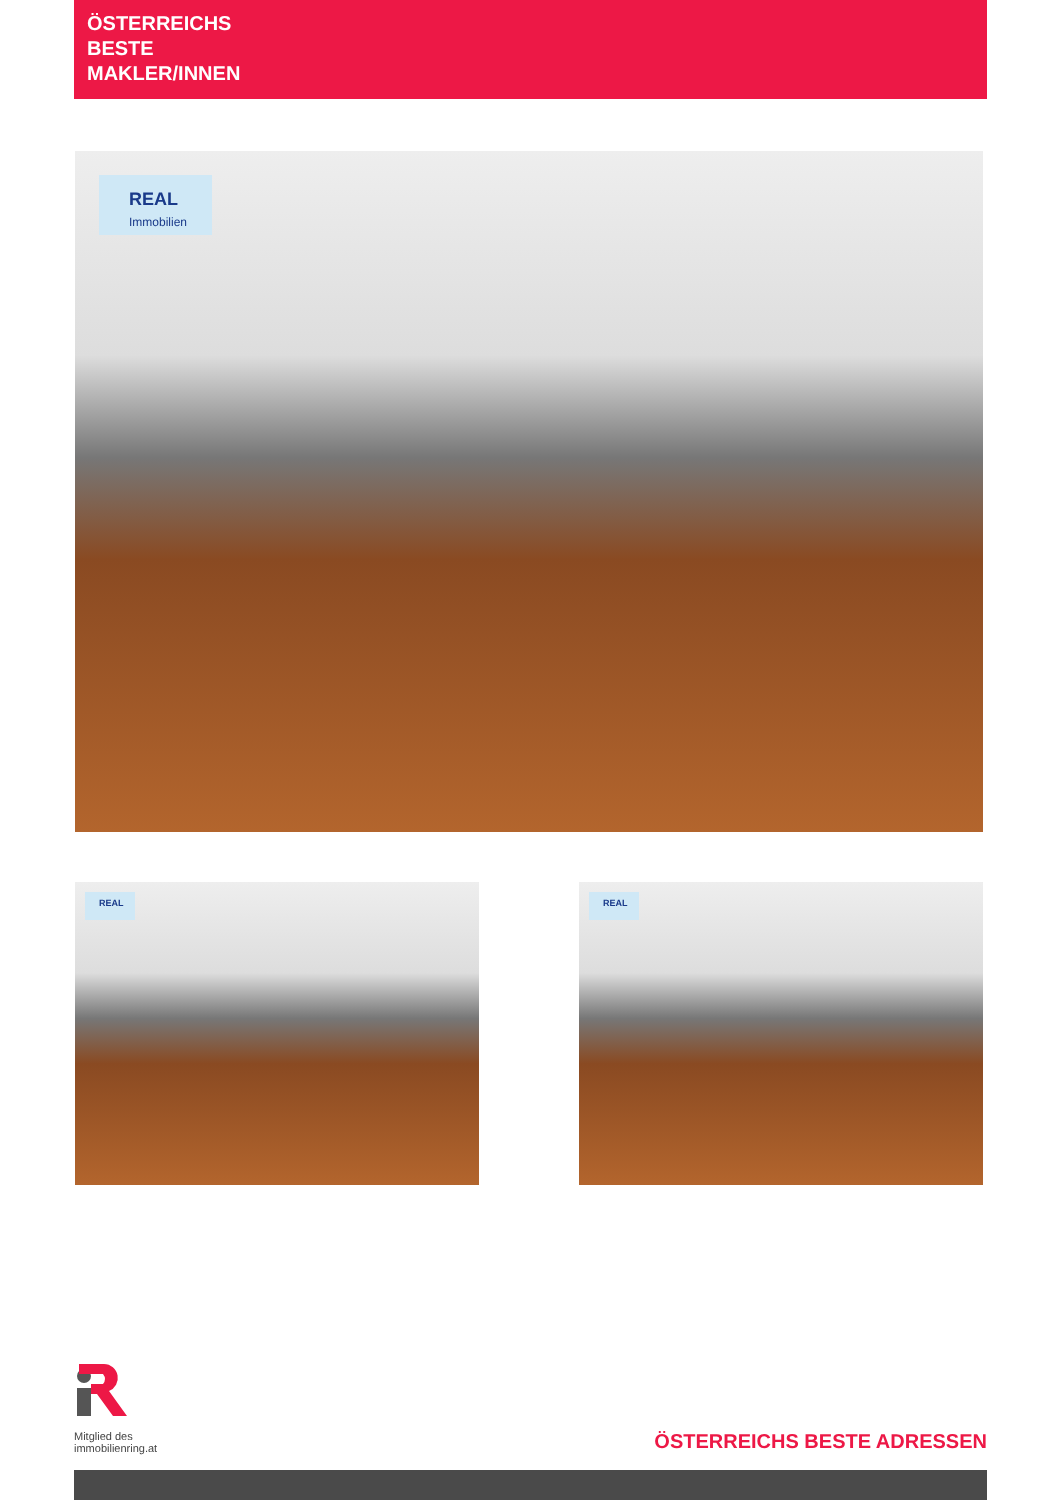ÖSTERREICHS
BESTE
MAKLER/INNEN
REAL
Immobilien
REAL REAL
Mitglied des
immobilienring.at
ÖSTERREICHS BESTE ADRESSEN